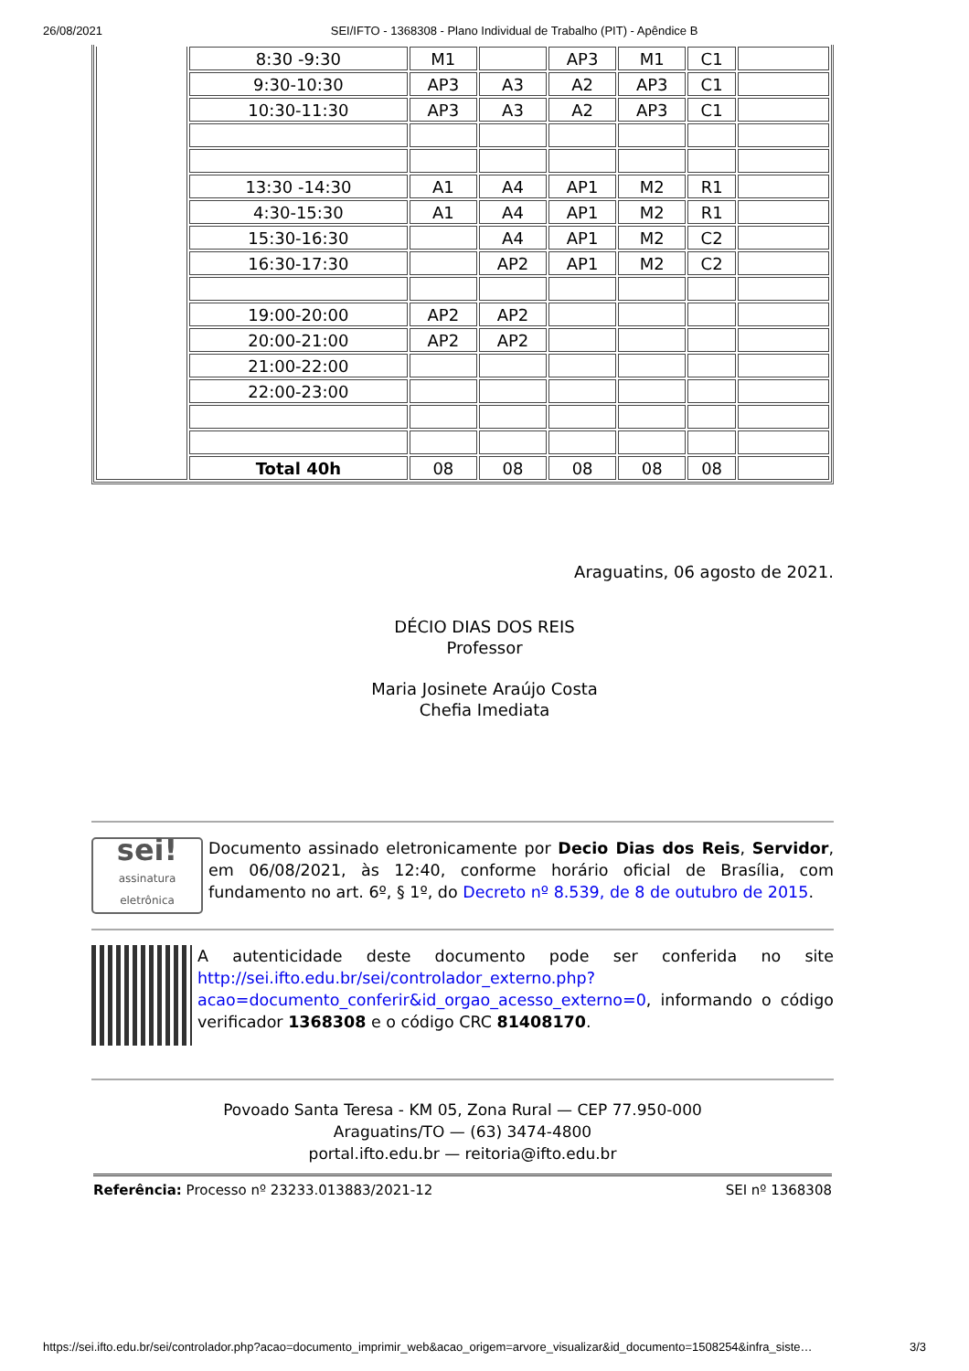26/08/2021 SEI/IFTO - 1368308 - Plano Individual de Trabalho (PIT) - Apêndice B
| | 8:30 -9:30 | M1 | | AP3 | M1 | C1 | |
| | 9:30-10:30 | AP3 | A3 | A2 | AP3 | C1 | |
| | 10:30-11:30 | AP3 | A3 | A2 | AP3 | C1 | |
| | 13:30 -14:30 | A1 | A4 | AP1 | M2 | R1 | |
| | 4:30-15:30 | A1 | A4 | AP1 | M2 | R1 | |
| | 15:30-16:30 | | A4 | AP1 | M2 | C2 | |
| | 16:30-17:30 | | AP2 | AP1 | M2 | C2 | |
| | 19:00-20:00 | AP2 | AP2 | | | | |
| | 20:00-21:00 | AP2 | AP2 | | | | |
| | 21:00-22:00 | | | | | | |
| | 22:00-23:00 | | | | | | |
| | Total 40h | 08 | 08 | 08 | 08 | 08 | |
Araguatins, 06 agosto de 2021.
DÉCIO DIAS DOS REIS
Professor
Maria Josinete Araújo Costa
Chefia Imediata
sei!
assinatura eletrônica
Documento assinado eletronicamente por Decio Dias dos Reis, Servidor, em 06/08/2021, às 12:40, conforme horário oficial de Brasília, com fundamento no art. 6º, § 1º, do Decreto nº 8.539, de 8 de outubro de 2015.
A autenticidade deste documento pode ser conferida no site http://sei.ifto.edu.br/sei/controlador_externo.php?acao=documento_conferir&id_orgao_acesso_externo=0, informando o código verificador 1368308 e o código CRC 81408170.
Povoado Santa Teresa - KM 05, Zona Rural — CEP 77.950-000
Araguatins/TO — (63) 3474-4800
portal.ifto.edu.br — reitoria@ifto.edu.br
Referência: Processo nº 23233.013883/2021-12 SEI nº 1368308
https://sei.ifto.edu.br/sei/controlador.php?acao=documento_imprimir_web&acao_origem=arvore_visualizar&id_documento=1508254&infra_siste… 3/3